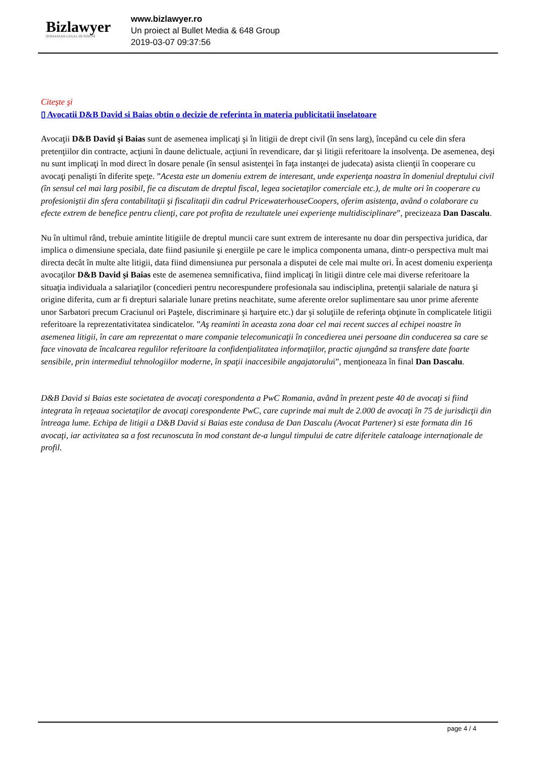Bizlawyer
ROMANIAN LEGAL BUSINESS
www.bizlawyer.ro
Un proiect al Bullet Media & 648 Group
2019-03-07 09:37:56
Citeşte şi
▯ Avocatii D&B David si Baias obtin o decizie de referinta în materia publicitatii înselatoare
Avocaţii D&B David şi Baias sunt de asemenea implicaţi şi în litigii de drept civil (în sens larg), începând cu cele din sfera pretenţiilor din contracte, acţiuni în daune delictuale, acţiuni în revendicare, dar şi litigii referitoare la insolvenţa. De asemenea, deşi nu sunt implicaţi în mod direct în dosare penale (în sensul asistenţei în faţa instanţei de judecata) asista clienţii în cooperare cu avocaţi penalişti în diferite speţe. ”Acesta este un domeniu extrem de interesant, unde experienţa noastra în domeniul dreptului civil (în sensul cel mai larg posibil, fie ca discutam de dreptul fiscal, legea societaţilor comerciale etc.), de multe ori în cooperare cu profesioniştii din sfera contabilitaţii şi fiscalitaţii din cadrul PricewaterhouseCoopers, oferim asistenţa, având o colaborare cu efecte extrem de benefice pentru clienţi, care pot profita de rezultatele unei experienţe multidisciplinare”, precizeaza Dan Dascalu.
Nu în ultimul rând, trebuie amintite litigiile de dreptul muncii care sunt extrem de interesante nu doar din perspectiva juridica, dar implica o dimensiune speciala, date fiind pasiunile şi energiile pe care le implica componenta umana, dintr-o perspectiva mult mai directa decât în multe alte litigii, data fiind dimensiunea pur personala a disputei de cele mai multe ori. În acest domeniu experienţa avocaţilor D&B David şi Baias este de asemenea semnificativa, fiind implicaţi în litigii dintre cele mai diverse referitoare la situaţia individuala a salariaţilor (concedieri pentru necorespundere profesionala sau indisciplina, pretenţii salariale de natura şi origine diferita, cum ar fi drepturi salariale lunare pretins neachitate, sume aferente orelor suplimentare sau unor prime aferente unor Sarbatori precum Craciunul ori Paştele, discriminare şi harţuire etc.) dar şi soluţiile de referinţa obţinute în complicatele litigii referitoare la reprezentativitatea sindicatelor. ”Aş reaminti în aceasta zona doar cel mai recent succes al echipei noastre în asemenea litigii, în care am reprezentat o mare companie telecomunicaţii în concedierea unei persoane din conducerea sa care se face vinovata de încalcarea regulilor referitoare la confidenţialitatea informaţiilor, practic ajungând sa transfere date foarte sensibile, prin intermediul tehnologiilor moderne, în spaţii inaccesibile angajatorului”, menţioneaza în final Dan Dascalu.
D&B David si Baias este societatea de avocaţi corespondenta a PwC Romania, având în prezent peste 40 de avocaţi si fiind integrata în reţeaua societaţilor de avocaţi corespondente PwC, care cuprinde mai mult de 2.000 de avocaţi în 75 de jurisdicţii din întreaga lume. Echipa de litigii a D&B David si Baias este condusa de Dan Dascalu (Avocat Partener) si este formata din 16 avocaţi, iar activitatea sa a fost recunoscuta în mod constant de-a lungul timpului de catre diferitele cataloage internaţionale de profil.
page 4 / 4